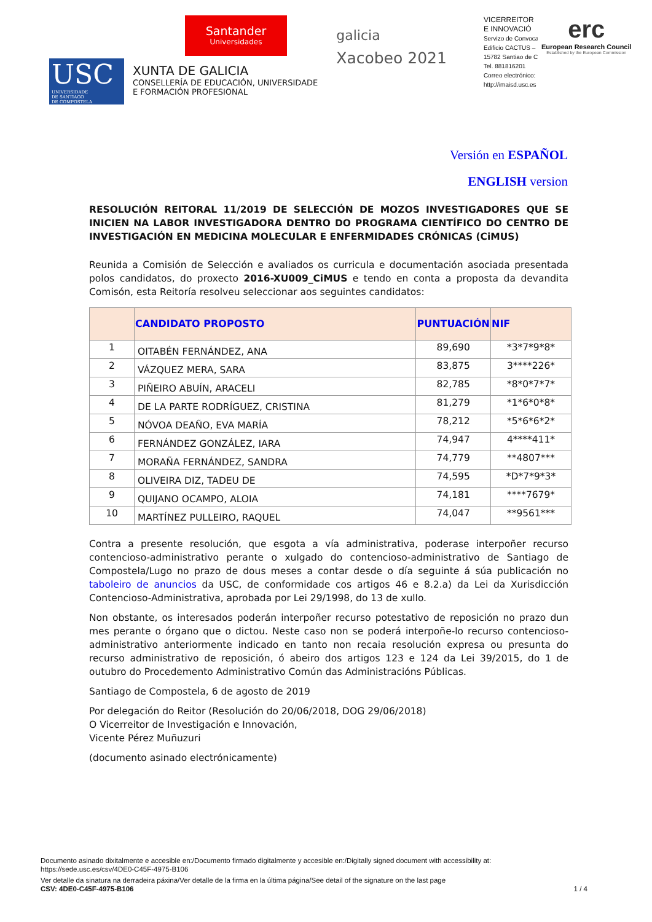USC
UNIVERSIDADE
DE SANTIAGO
DE COMPOSTELA
Santander
Universidades
XUNTA DE GALICIA
CONSELLERÍA DE EDUCACIÓN, UNIVERSIDADE
E FORMACIÓN PROFESIONAL
galicia
Xacobeo 2021
VICERREITOR
E INNOVACIÓ
Servizo de Convoca
Edificio CACTUS –
15782 Santiao de C
Tel. 881816201
Correo electrónico:
http://imaisd.usc.es
erc
European Research Council
Established by the European Commission
Versión en ESPAÑOL
ENGLISH version
RESOLUCIÓN REITORAL 11/2019 DE SELECCIÓN DE MOZOS INVESTIGADORES QUE SE INICIEN NA LABOR INVESTIGADORA DENTRO DO PROGRAMA CIENTÍFICO DO CENTRO DE INVESTIGACIÓN EN MEDICINA MOLECULAR E ENFERMIDADES CRÓNICAS (CiMUS)
Reunida a Comisión de Selección e avaliados os curricula e documentación asociada presentada polos candidatos, do proxecto 2016-XU009_CiMUS e tendo en conta a proposta da devandita Comisón, esta Reitoría resolveu seleccionar aos seguintes candidatos:
| | CANDIDATO PROPOSTO | PUNTUACIÓN | NIF |
| --- | --- | --- | --- |
| 1 | OITABÉN FERNÁNDEZ, ANA | 89,690 | *3*7*9*8* |
| 2 | VÁZQUEZ MERA, SARA | 83,875 | 3****226* |
| 3 | PIÑEIRO ABUÍN, ARACELI | 82,785 | *8*0*7*7* |
| 4 | DE LA PARTE RODRÍGUEZ, CRISTINA | 81,279 | *1*6*0*8* |
| 5 | NÓVOA DEAÑO, EVA MARÍA | 78,212 | *5*6*6*2* |
| 6 | FERNÁNDEZ GONZÁLEZ, IARA | 74,947 | 4****411* |
| 7 | MORAÑA FERNÁNDEZ, SANDRA | 74,779 | **4807*** |
| 8 | OLIVEIRA DIZ, TADEU DE | 74,595 | *D*7*9*3* |
| 9 | QUIJANO OCAMPO, ALOIA | 74,181 | ****7679* |
| 10 | MARTÍNEZ PULLEIRO, RAQUEL | 74,047 | **9561*** |
Contra a presente resolución, que esgota a vía administrativa, poderase interpoñer recurso contencioso-administrativo perante o xulgado do contencioso-administrativo de Santiago de Compostela/Lugo no prazo de dous meses a contar desde o día seguinte á súa publicación no taboleiro de anuncios da USC, de conformidade cos artigos 46 e 8.2.a) da Lei da Xurisdicción Contencioso-Administrativa, aprobada por Lei 29/1998, do 13 de xullo.
Non obstante, os interesados poderán interpoñer recurso potestativo de reposición no prazo dun mes perante o órgano que o dictou. Neste caso non se poderá interpoñe-lo recurso contencioso-administrativo anteriormente indicado en tanto non recaia resolución expresa ou presunta do recurso administrativo de reposición, ó abeiro dos artigos 123 e 124 da Lei 39/2015, do 1 de outubro do Procedemento Administrativo Común das Administracións Públicas.
Santiago de Compostela, 6 de agosto de 2019
Por delegación do Reitor (Resolución do 20/06/2018, DOG 29/06/2018)
O Vicerreitor de Investigación e Innovación,
Vicente Pérez Muñuzuri
(documento asinado electrónicamente)
Documento asinado dixitalmente e accesible en:/Documento firmado digitalmente y accesible en:/Digitally signed document with accessibility at:
https://sede.usc.es/csv/4DE0-C45F-4975-B106
Ver detalle da sinatura na derradeira páxina/Ver detalle de la firma en la última página/See detail of the signature on the last page
CSV: 4DE0-C45F-4975-B106 1 / 4